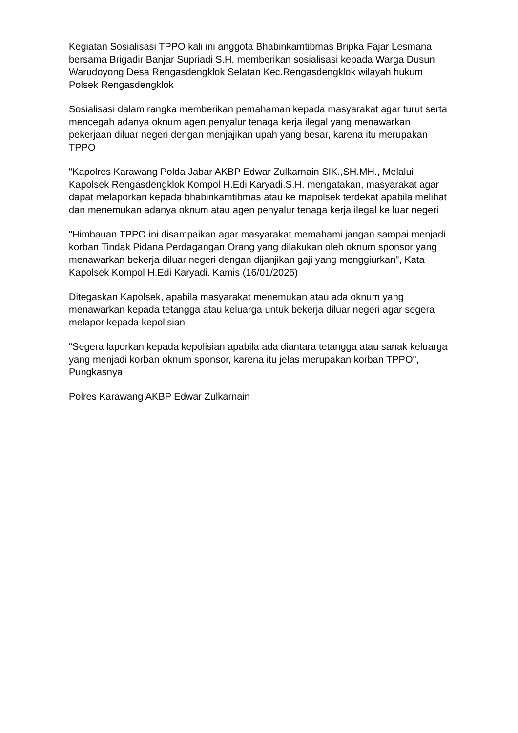Kegiatan Sosialisasi TPPO kali ini anggota Bhabinkamtibmas Bripka Fajar Lesmana bersama Brigadir Banjar Supriadi S.H, memberikan sosialisasi kepada Warga Dusun Warudoyong Desa Rengasdengklok Selatan Kec.Rengasdengklok wilayah hukum Polsek Rengasdengklok
Sosialisasi dalam rangka memberikan pemahaman kepada masyarakat agar turut serta mencegah adanya oknum agen penyalur tenaga kerja ilegal yang menawarkan pekerjaan diluar negeri dengan menjajikan upah yang besar, karena itu merupakan TPPO
"Kapolres Karawang Polda Jabar AKBP Edwar Zulkarnain SIK.,SH.MH., Melalui Kapolsek Rengasdengklok Kompol H.Edi Karyadi.S.H. mengatakan, masyarakat agar dapat melaporkan kepada bhabinkamtibmas atau ke mapolsek terdekat apabila melihat dan menemukan adanya oknum atau agen penyalur tenaga kerja ilegal ke luar negeri
"Himbauan TPPO ini disampaikan agar masyarakat memahami jangan sampai menjadi korban Tindak Pidana Perdagangan Orang yang dilakukan oleh oknum sponsor yang menawarkan bekerja diluar negeri dengan dijanjikan gaji yang menggiurkan", Kata Kapolsek Kompol H.Edi Karyadi. Kamis (16/01/2025)
Ditegaskan Kapolsek, apabila masyarakat menemukan atau ada oknum yang menawarkan kepada tetangga atau keluarga untuk bekerja diluar negeri agar segera melapor kepada kepolisian
"Segera laporkan kepada kepolisian apabila ada diantara tetangga atau sanak keluarga yang menjadi korban oknum sponsor, karena itu jelas merupakan korban TPPO", Pungkasnya
Polres Karawang AKBP Edwar Zulkarnain